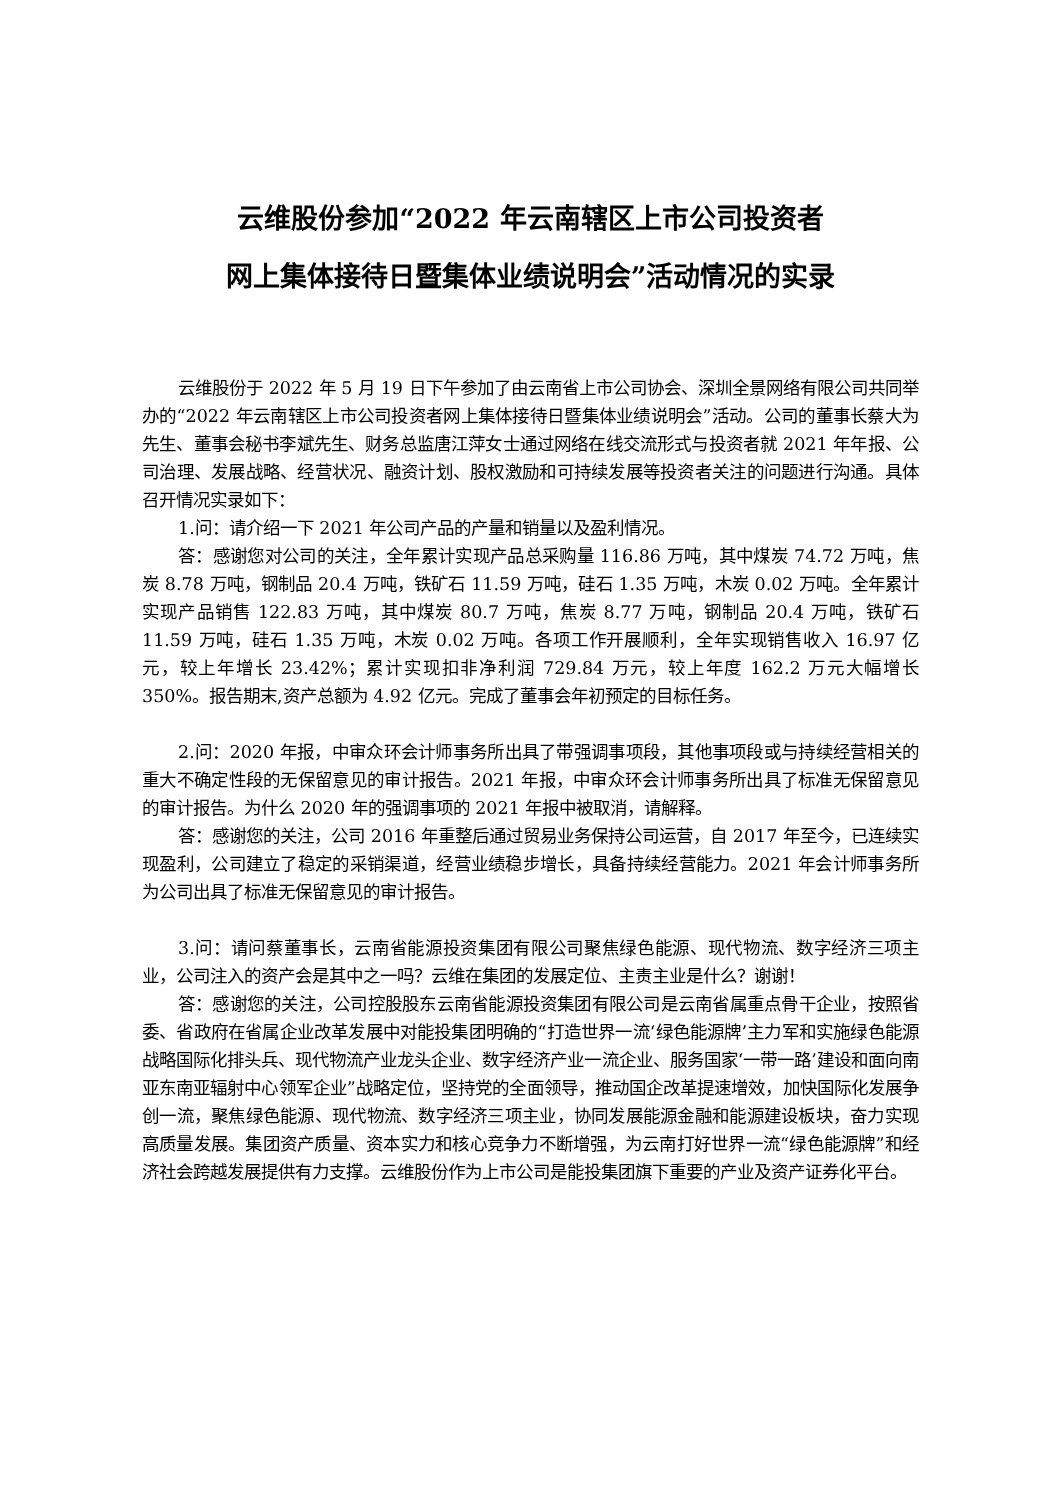云维股份参加“2022 年云南辖区上市公司投资者
网上集体接待日暨集体业绩说明会”活动情况的实录
云维股份于 2022 年 5 月 19 日下午参加了由云南省上市公司协会、深圳全景网络有限公司共同举办的“2022 年云南辖区上市公司投资者网上集体接待日暨集体业绩说明会”活动。公司的董事长蔡大为先生、董事会秘书李斌先生、财务总监唐江萍女士通过网络在线交流形式与投资者就 2021 年年报、公司治理、发展战略、经营状况、融资计划、股权激励和可持续发展等投资者关注的问题进行沟通。具体召开情况实录如下：
1.问：请介绍一下 2021 年公司产品的产量和销量以及盈利情况。
答：感谢您对公司的关注，全年累计实现产品总采购量 116.86 万吨，其中煤炭 74.72 万吨，焦炭 8.78 万吨，钢制品 20.4 万吨，铁矿石 11.59 万吨，硅石 1.35 万吨，木炭 0.02 万吨。全年累计实现产品销售 122.83 万吨，其中煤炭 80.7 万吨，焦炭 8.77 万吨，钢制品 20.4 万吨，铁矿石 11.59 万吨，硅石 1.35 万吨，木炭 0.02 万吨。各项工作开展顺利，全年实现销售收入 16.97 亿元，较上年增长 23.42%；累计实现扣非净利润 729.84 万元，较上年度 162.2 万元大幅增长 350%。报告期末,资产总额为 4.92 亿元。完成了董事会年初预定的目标任务。
2.问：2020 年报，中审众环会计师事务所出具了带强调事项段，其他事项段或与持续经营相关的重大不确定性段的无保留意见的审计报告。2021 年报，中审众环会计师事务所出具了标准无保留意见的审计报告。为什么 2020 年的强调事项的 2021 年报中被取消，请解释。
答：感谢您的关注，公司 2016 年重整后通过贸易业务保持公司运营，自 2017 年至今，已连续实现盈利，公司建立了稳定的采销渠道，经营业绩稳步增长，具备持续经营能力。2021 年会计师事务所为公司出具了标准无保留意见的审计报告。
3.问：请问蔡董事长，云南省能源投资集团有限公司聚焦绿色能源、现代物流、数字经济三项主业，公司注入的资产会是其中之一吗？云维在集团的发展定位、主责主业是什么？谢谢！
答：感谢您的关注，公司控股股东云南省能源投资集团有限公司是云南省属重点骨干企业，按照省委、省政府在省属企业改革发展中对能投集团明确的“打造世界一流‘绿色能源牌’主力军和实施绿色能源战略国际化排头兵、现代物流产业龙头企业、数字经济产业一流企业、服务国家‘一带一路’建设和面向南亚东南亚辐射中心领军企业”战略定位，坚持党的全面领导，推动国企改革提速增效，加快国际化发展争创一流，聚焦绿色能源、现代物流、数字经济三项主业，协同发展能源金融和能源建设板块，奋力实现高质量发展。集团资产质量、资本实力和核心竞争力不断增强，为云南打好世界一流“绿色能源牌”和经济社会跨越发展提供有力支撑。云维股份作为上市公司是能投集团旗下重要的产业及资产证券化平台。